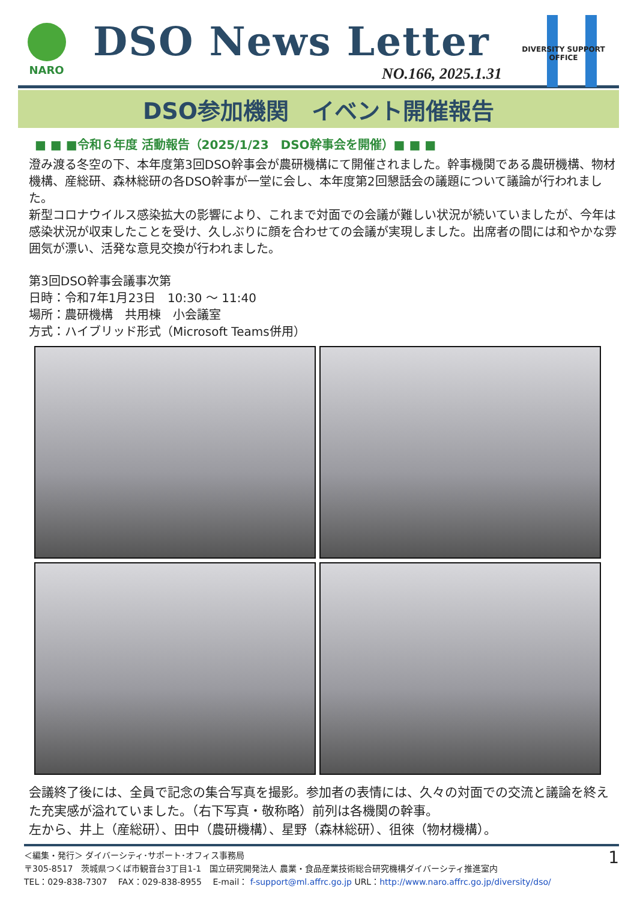NARO
DSO News Letter
NO.166, 2025.1.31
DIVERSITY SUPPORT OFFICE
DSO参加機関　イベント開催報告
■ ■ ■令和６年度 活動報告（2025/1/23　DSO幹事会を開催）■ ■ ■
澄み渡る冬空の下、本年度第3回DSO幹事会が農研機構にて開催されました。幹事機関である農研機構、物材機構、産総研、森林総研の各DSO幹事が一堂に会し、本年度第2回懇話会の議題について議論が行われました。
新型コロナウイルス感染拡大の影響により、これまで対面での会議が難しい状況が続いていましたが、今年は感染状況が収束したことを受け、久しぶりに顔を合わせての会議が実現しました。出席者の間には和やかな雰囲気が漂い、活発な意見交換が行われました。
第3回DSO幹事会議事次第
日時：令和7年1月23日　10:30 ～ 11:40
場所：農研機構　共用棟　小会議室
方式：ハイブリッド形式（Microsoft Teams併用）
会議終了後には、全員で記念の集合写真を撮影。参加者の表情には、久々の対面での交流と議論を終えた充実感が溢れていました。（右下写真・敬称略）前列は各機関の幹事。
左から、井上（産総研）、田中（農研機構）、星野（森林総研）、徂徠（物材機構）。
＜編集・発行＞ ダイバーシティ･サポート･オフィス事務局
〒305-8517　茨城県つくば市観音台3丁目1-1　国立研究開発法人 農業・食品産業技術総合研究機構ダイバーシティ推進室内
TEL：029-838-7307　 FAX：029-838-8955　 E-mail： f-support@ml.affrc.go.jp URL：http://www.naro.affrc.go.jp/diversity/dso/ 1